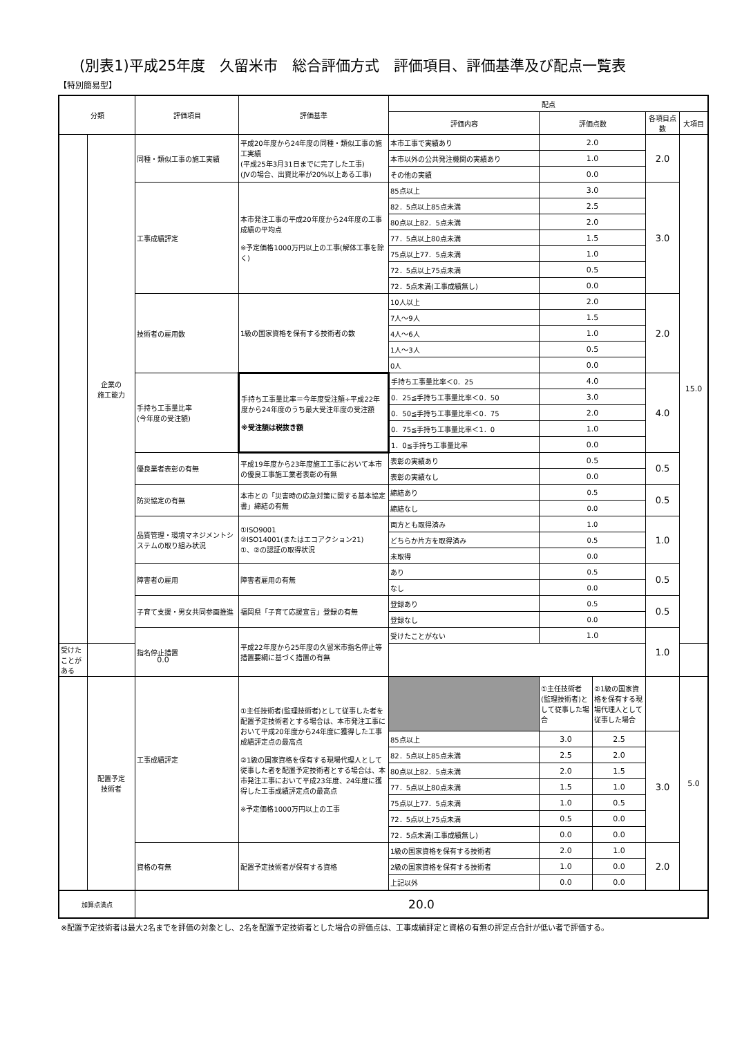(別表1)平成25年度　久留米市　総合評価方式　評価項目、評価基準及び配点一覧表
【特別簡易型】
| 分類 | | 評価項目 | 評価基準 | 配点 | | | | |
| --- | --- | --- | --- | --- | --- | --- | --- | --- |
| | | | | 評価内容 | 評価点数 | | 各項目点数 | 大項目 |
| | 企業の 施工能力 | 同種・類似工事の施工実績 | 平成20年度から24年度の同種・類似工事の施工実績 (平成25年3月31日までに完了した工事) (JVの場合、出資比率が20%以上ある工事) | 本市工事で実績あり | 2.0 | | 2.0 | 15.0 |
| | | | | 本市以外の公共発注機関の実績あり | 1.0 | | | |
| | | | | その他の実績 | 0.0 | | | |
| | | 工事成績評定 | 本市発注工事の平成20年度から24年度の工事成績の平均点 ※予定価格1000万円以上の工事(解体工事を除く) | 85点以上 | 3.0 | | 3.0 | |
| | | | | 82．5点以上85点未満 | 2.5 | | | |
| | | | | 80点以上82．5点未満 | 2.0 | | | |
| | | | | 77．5点以上80点未満 | 1.5 | | | |
| | | | | 75点以上77．5点未満 | 1.0 | | | |
| | | | | 72．5点以上75点未満 | 0.5 | | | |
| | | | | 72．5点未満(工事成績無し) | 0.0 | | | |
| | | 技術者の雇用数 | 1級の国家資格を保有する技術者の数 | 10人以上 | 2.0 | | 2.0 | |
| | | | | 7人～9人 | 1.5 | | | |
| | | | | 4人～6人 | 1.0 | | | |
| | | | | 1人～3人 | 0.5 | | | |
| | | | | 0人 | 0.0 | | | |
| | | 手持ち工事量比率 (今年度の受注額) | 手持ち工事量比率＝今年度受注額÷平成22年度から24年度のうち最大受注年度の受注額 ※受注額は税抜き額 | 手持ち工事量比率＜0．25 | 4.0 | | 4.0 | |
| | | | | 0．25≦手持ち工事量比率＜0．50 | 3.0 | | | |
| | | | | 0．50≦手持ち工事量比率＜0．75 | 2.0 | | | |
| | | | | 0．75≦手持ち工事量比率＜1．0 | 1.0 | | | |
| | | | | 1．0≦手持ち工事量比率 | 0.0 | | | |
| | | 優良業者表彰の有無 | 平成19年度から23年度施工工事において本市の優良工事施工業者表彰の有無 | 表彰の実績あり | 0.5 | | 0.5 | |
| | | | | 表彰の実績なし | 0.0 | | | |
| | | 防災協定の有無 | 本市との「災害時の応急対策に関する基本協定書」締結の有無 | 締結あり | 0.5 | | 0.5 | |
| | | | | 締結なし | 0.0 | | | |
| | | 品質管理・環境マネジメントシステムの取り組み状況 | ①ISO9001 ②ISO14001(またはエコアクション21) ①、②の認証の取得状況 | 両方とも取得済み | 1.0 | | 1.0 | |
| | | | | どちらか片方を取得済み | 0.5 | | | |
| | | | | 未取得 | 0.0 | | | |
| | | 障害者の雇用 | 障害者雇用の有無 | あり | 0.5 | | 0.5 | |
| | | | | なし | 0.0 | | | |
| | | 子育て支援・男女共同参画推進 | 福岡県「子育て応援宣言」登録の有無 | 登録あり | 0.5 | | 0.5 | |
| | | | | 登録なし | 0.0 | | | |
| | | 指名停止措置 | 平成22年度から25年度の久留米市指名停止等措置要綱に基づく措置の有無 | 受けたことがない | 1.0 | | 1.0 | |
| 受けたことがある | 0.0 | | | | | | | |
| | 配置予定 技術者 | 工事成績評定 | ①主任技術者(監理技術者)として従事した者を配置予定技術者とする場合は、本市発注工事において平成20年度から24年度に獲得した工事成績評定点の最高点 ②1級の国家資格を保有する現場代理人として従事した者を配置予定技術者とする場合は、本市発注工事において平成23年度、24年度に獲得した工事成績評定点の最高点 ※予定価格1000万円以上の工事 | | ①主任技術者(監理技術者)として従事した場合 | ②1級の国家資格を保有する現場代理人として従事した場合 | | 5.0 |
| | | | | 85点以上 | 3.0 | 2.5 | 3.0 | |
| | | | | 82．5点以上85点未満 | 2.5 | 2.0 | | |
| | | | | 80点以上82．5点未満 | 2.0 | 1.5 | | |
| | | | | 77．5点以上80点未満 | 1.5 | 1.0 | | |
| | | | | 75点以上77．5点未満 | 1.0 | 0.5 | | |
| | | | | 72．5点以上75点未満 | 0.5 | 0.0 | | |
| | | | | 72．5点未満(工事成績無し) | 0.0 | 0.0 | | |
| | | 資格の有無 | 配置予定技術者が保有する資格 | 1級の国家資格を保有する技術者 | 2.0 | 1.0 | 2.0 | |
| | | | | 2級の国家資格を保有する技術者 | 1.0 | 0.0 | | |
| | | | | 上記以外 | 0.0 | 0.0 | | |
| 加算点満点 | | 20.0 | | | | | | |
※配置予定技術者は最大2名までを評価の対象とし、2名を配置予定技術者とした場合の評価点は、工事成績評定と資格の有無の評定点合計が低い者で評価する。